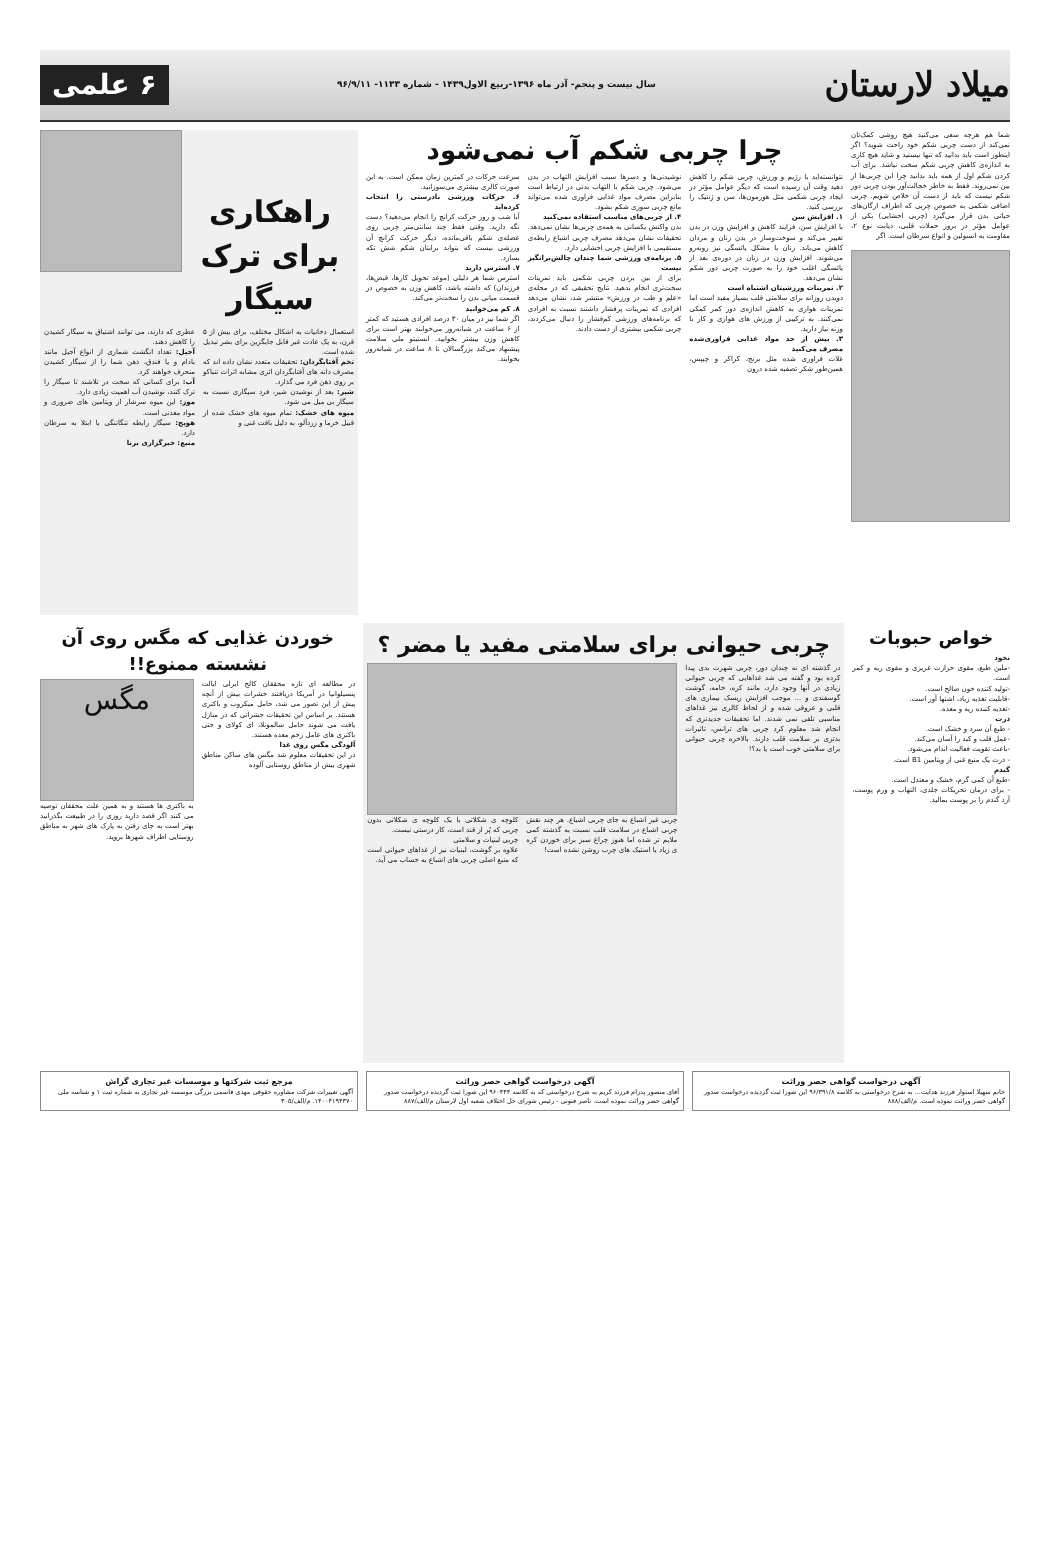میلاد لارستان
سال بیست و پنجم- آذر ماه ۱۳۹۶-ربیع الاول۱۴۳۹ - شماره ۱۱۳۳- ۹۶/۹/۱۱
۶ علمی
شما هم هرچه سعی می‌کنید هیچ روشی کمک‌تان نمی‌کند از دست چربی شکم خود راحت شوید؟ اگر اینطور است باید بدانید که تنها نیستید و شاید هیچ کاری به اندازه‌ی کاهش چربی شکم سخت نباشد. برای آب کردن شکم اول از همه باید بدانید چرا این چربی‌ها از بین نمی‌روند. فقط به خاطر خجالت‌آور بودن چربی دور شکم نیست که باید از دست آن خلاص شویم. چربی اضافی شکمی به خصوص چربی که اطراف ارگان‌های حیاتی بدن قرار می‌گیرد (چربی احشایی) یکی از عوامل مؤثر در بروز حملات قلبی، دیابت نوع ۲، مقاومت به انسولین و انواع سرطان است. اگر
چرا چربی شکم آب نمی‌شود
نتوانسته‌اید با رژیم و ورزش، چربی شکم را کاهش دهید وقت آن رسیده است که دیگر عوامل مؤثر در ایجاد چربی شکمی مثل هورمون‌ها، سن و ژنتیک را بررسی کنید.
۱. افزایش سن
با افزایش سن، فرایند کاهش و افزایش وزن در بدن تغییر می‌کند و سوخت‌وساز در بدن زنان و مردان کاهش می‌یابد. زنان با مشکل یائسگی نیز روبه‌رو می‌شوند. افزایش وزن در زنان در دوره‌ی بعد از یائسگی اغلب خود را به صورت چربی دور شکم نشان می‌دهد.
۲. تمرینات ورزشیتان اشتباه است
دویدن روزانه برای سلامتی قلب بسیار مفید است اما تمرینات هوازی به کاهش اندازه‌ی دور کمر کمکی نمی‌کنند. به ترکیبی از ورزش های هوازی و کار با وزنه نیاز دارید.
۳. بیش از حد مواد غذایی فراوری‌شده مصرف می‌کنید
غلات فراوری شده مثل برنج، کراکر و چیپس، همین‌طور شکر تصفیه شده درون
نوشیدنی‌ها و دسرها سبب افزایش التهاب در بدن می‌شود. چربی شکم با التهاب بدنی در ارتباط است بنابراین مصرف مواد غذایی فراوری شده می‌تواند مانع چربی سوزی شکم بشود.
۴. از چربی‌های مناسب استفاده نمی‌کنید
بدن واکنش یکسانی به همه‌ی چربی‌ها نشان نمی‌دهد. تحقیقات نشان می‌دهد مصرف چربی اشباع رابطه‌ی مستقیمی با افزایش چربی احشایی دارد.
۵. برنامه‌ی ورزشی شما چندان چالش‌برانگیز نیست
برای از بین بردن چربی شکمی باید تمرینات سخت‌تری انجام بدهید. نتایج تحقیقی که در مجله‌ی «علم و طب در ورزش» منتشر شد، نشان می‌دهد افرادی که تمرینات پرفشار داشتند نسبت به افرادی که برنامه‌های ورزشی کم‌فشار را دنبال می‌کردند، چربی شکمی بیشتری از دست دادند.
سرعت حرکات در کمترین زمان ممکن است. به این صورت کالری بیشتری می‌سوزانید.
۶. حرکات ورزشی نادرستی را انتخاب کرده‌اید
آیا شب و روز حرکت کرانچ را انجام می‌دهید؟ دست نگه دارید. وقتی فقط چند سانتی‌متر چربی روی عضله‌ی شکم باقی‌مانده، دیگر حرکت کرانچ آن ورزشی نیست که بتواند برایتان شکم شش تکه بسازد.
۷. استرس دارید
استرس شما هر دلیلی (موعد تحویل کارها، قبض‌ها، فرزندان) که داشته باشد، کاهش وزن به خصوص در قسمت میانی بدن را سخت‌تر می‌کند.
۸. کم می‌خوابید
اگر شما نیز در میان ۳۰ درصد افرادی هستید که کمتر از ۶ ساعت در شبانه‌روز می‌خوابند بهتر است برای کاهش وزن بیشتر بخوابید. انستیتو ملی سلامت پیشنهاد می‌کند بزرگسالان تا ۸ ساعت در شبانه‌روز بخوابند.
راهکاری برای ترک سیگار
استعمال دخانیات به اشکال مختلف، برای بیش از ۵ قرن، به یک عادت غیر قابل جایگزین برای بشر تبدیل شده است.
تخم آفتابگردان: تحقیقات متعدد نشان داده اند که مصرف دانه های آفتابگردان اثری مشابه اثرات تنباکو بر روی ذهن فرد می گذارد.
شیر: بعد از نوشیدن شیر، فرد سیگاری نسبت به سیگار بی میل می شود.
میوه های خشک: تمام میوه های خشک شده از قبیل خرما و زردآلو، به دلیل بافت غنی و
عطری که دارند، می توانند اشتیاق به سیگار کشیدن را کاهش دهند.
آجیل: تعداد انگشت شماری از انواع آجیل مانند بادام و یا فندق، ذهن شما را از سیگار کشیدن منحرف خواهند کرد.
آب: برای کسانی که سخت در تلاشند تا سیگار را ترک کنند، نوشیدن آب اهمیت زیادی دارد.
موز: این میوه سرشار از ویتامین های ضروری و مواد معدنی است.
هویج: سیگار رابطه تنگاتنگی با ابتلا به سرطان دارد.
منبع: خبرگزاری برنا
خواص حبوبات
نخود
-ملین طبع، مقوی حرارت غریزی و مقوی ریه و کمر است.
-تولید کننده خون صالح است.
-قابلیت تغذیه زیاد، اشتها آور است.
-تغذیه کننده ریه و معده.
ذرت
- طبع آن سرد و خشک است.
-عمل قلب و کبد را آسان می‌کند.
-باعث تقویت فعالیت اندام می‌شود.
- ذرت یک منبع غنی از ویتامین B1 است.
گندم
-طبع آن کمی گرم، خشک و معتدل است.
- برای درمان تحریکات جلدی، التهاب و ورم پوست، آرد گندم را بر پوست بمالید.
چربی حیوانی برای سلامتی مفید یا مضر ؟
در گذشته ای نه چندان دور، چربی شهرت بدی پیدا کرده بود و گفته می شد غذاهایی که چربی حیوانی زیادی در آنها وجود دارد، مانند کره، خامه، گوشت گوسفندی و ... موجب افزایش ریسک بیماری های قلبی و عروقی شده و از لحاظ کالری نیز غذاهای مناسبی تلقی نمی شدند. اما تحقیقات جدیدتری که انجام شد معلوم کرد چربی های ترانس، تاثیرات بدتری بر سلامت قلب دارند. بالاخره چربی حیوانی برای سلامتی خوب است یا بد؟!
چربی غیر اشباع به جای چربی اشباع. هر چند نقش چربی اشباع در سلامت قلب نسبت به گذشته کمی ملایم تر شده اما هنوز چراغ سبز برای خوردن کره ی زیاد یا استیک های چرب روشن نشده است!
کلوچه ی شکلاتی با یک کلوچه ی شکلاتی بدون چربی که پُر از قند است، کار درستی نیست.
چربی لبنیات و سلامتی
علاوه بر گوشت، لبنیات نیز از غذاهای حیوانی است که منبع اصلی چربی های اشباع به حساب می آید.
خوردن غذایی که مگس روی آن نشسته ممنوع!!
در مطالعه ای تازه محققان کالج ابرلی ایالت پنسیلوانیا در آمریکا دریافتند حشرات بیش از آنچه پیش از این تصور می شد، حامل میکروب و باکتری هستند. بر اساس این تحقیقات حشراتی که در منازل یافت می شوند حامل سالمونلا، ای کولای و حتی باکتری های عامل زخم معده هستند.
آلودگی مگس روی غذا
در این تحقیقات معلوم شد مگس های ساکن مناطق شهری بیش از مناطق روستایی آلوده
مگس
به باکتری ها هستند و به همین علت محققان توصیه می کنند اگر قصد دارید روزی را در طبیعت بگذرانید بهتر است به جای رفتن به پارک های شهر به مناطق روستایی اطراف شهرها بروید.
آگهی درخواست گواهی حصر وراثت
خانم سهیلا استوار فرزند هدایت... به شرح درخواستی به کلاسه ۹۶/۳۹۱/۸ این شورا ثبت گردیده درخواست صدور گواهی حصر وراثت نموده است. م/الف/۸۸۸
آگهی درخواست گواهی حصر وراثت
آقای منصور پدرام فرزند کریم به شرح درخواستی که به کلاسه ۹۶۰۴۴۴ این شورا ثبت گردیده درخواست صدور گواهی حصر وراثت نموده است. ناصر فنونی - رئیس شورای حل اختلاف شعبه اول لارستان م/الف/۸۸۷
مرجع ثبت شرکتها و موسسات غیر تجاری گراش
آگهی تغییرات شرکت مشاوره حقوقی مهدی قاسمی بزرگی موسسه غیر تجاری به شماره ثبت ۱ و شناسه ملی ۱۴۰۰۴۱۹۴۳۷۰. م/الف/۳۰۵